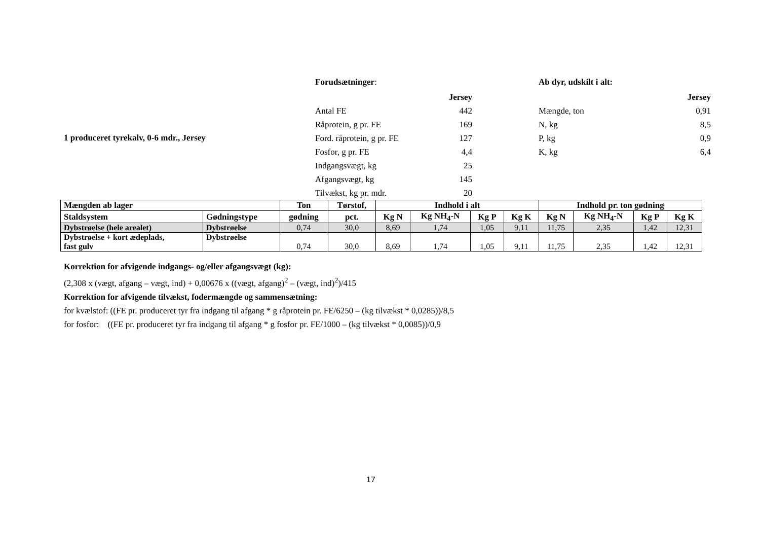Forudsætninger:
| | Jersey |
| Antal FE | 442 |
| Råprotein, g pr. FE | 169 |
| Ford. råprotein, g pr. FE | 127 |
| Fosfor, g pr. FE | 4,4 |
| Indgangsvægt, kg | 25 |
| Afgangsvægt, kg | 145 |
| Tilvækst, kg pr. mdr. | 20 |
1 produceret tyrekalv, 0-6 mdr., Jersey
Ab dyr, udskilt i alt:
| | Jersey |
| Mængde, ton | 0,91 |
| N, kg | 8,5 |
| P, kg | 0,9 |
| K, kg | 6,4 |
| Mængden ab lager | | Ton | Tørstof, | Indhold i alt | | | | Indhold pr. ton gødning | | | |
| --- | --- | --- | --- | --- | --- | --- | --- | --- | --- | --- | --- |
| Staldsystem | Gødningstype | gødning | pct. | Kg N | Kg NH<sub>4</sub>-N | Kg P | Kg K | Kg N | Kg NH<sub>4</sub>-N | Kg P | Kg K |
| Dybstrøelse (hele arealet) | Dybstrøelse | 0,74 | 30,0 | 8,69 | 1,74 | 1,05 | 9,11 | 11,75 | 2,35 | 1,42 | 12,31 |
| Dybstrøelse + kort ædeplads, fast gulv | Dybstrøelse | 0,74 | 30,0 | 8,69 | 1,74 | 1,05 | 9,11 | 11,75 | 2,35 | 1,42 | 12,31 |
Korrektion for afvigende indgangs- og/eller afgangsvægt (kg):
(2,308 x (vægt, afgang – vægt, ind) + 0,00676 x ((vægt, afgang)<sup>2</sup> – (vægt, ind)<sup>2</sup>)/415
Korrektion for afvigende tilvækst, fodermængde og sammensætning:
for kvælstof: ((FE pr. produceret tyr fra indgang til afgang * g råprotein pr. FE/6250 – (kg tilvækst * 0,0285))/8,5
for fosfor: ((FE pr. produceret tyr fra indgang til afgang * g fosfor pr. FE/1000 – (kg tilvækst * 0,0085))/0,9
17